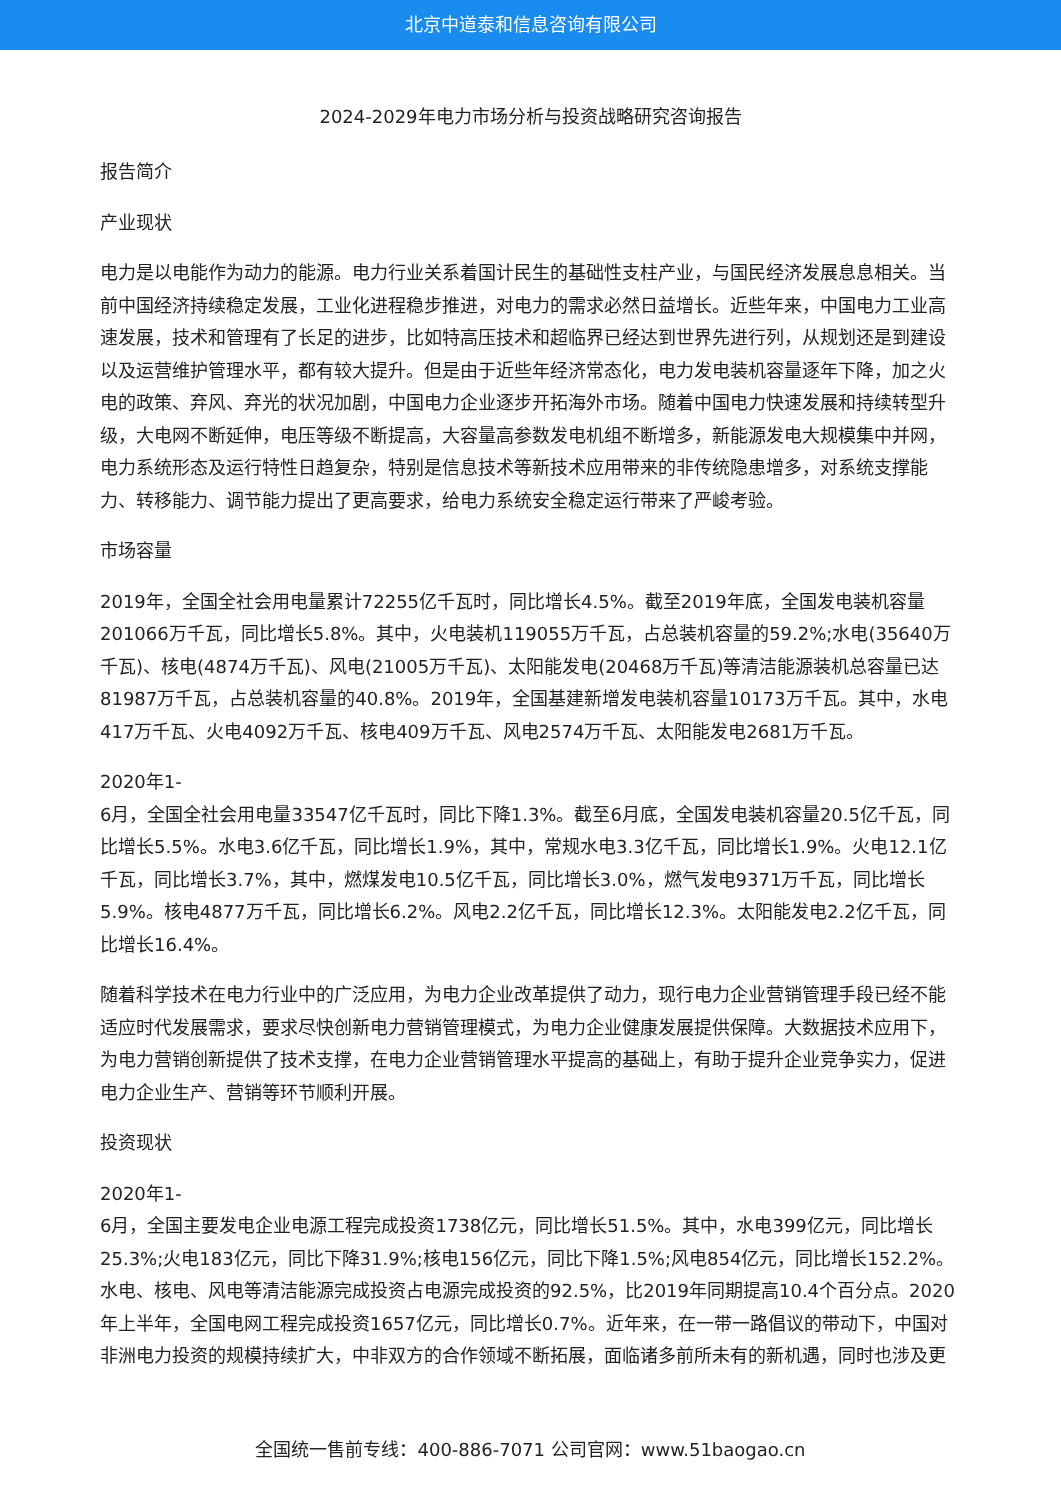北京中道泰和信息咨询有限公司
2024-2029年电力市场分析与投资战略研究咨询报告
报告简介
产业现状
电力是以电能作为动力的能源。电力行业关系着国计民生的基础性支柱产业，与国民经济发展息息相关。当前中国经济持续稳定发展，工业化进程稳步推进，对电力的需求必然日益增长。近些年来，中国电力工业高速发展，技术和管理有了长足的进步，比如特高压技术和超临界已经达到世界先进行列，从规划还是到建设以及运营维护管理水平，都有较大提升。但是由于近些年经济常态化，电力发电装机容量逐年下降，加之火电的政策、弃风、弃光的状况加剧，中国电力企业逐步开拓海外市场。随着中国电力快速发展和持续转型升级，大电网不断延伸，电压等级不断提高，大容量高参数发电机组不断增多，新能源发电大规模集中并网，电力系统形态及运行特性日趋复杂，特别是信息技术等新技术应用带来的非传统隐患增多，对系统支撑能力、转移能力、调节能力提出了更高要求，给电力系统安全稳定运行带来了严峻考验。
市场容量
2019年，全国全社会用电量累计72255亿千瓦时，同比增长4.5%。截至2019年底，全国发电装机容量201066万千瓦，同比增长5.8%。其中，火电装机119055万千瓦，占总装机容量的59.2%;水电(35640万千瓦)、核电(4874万千瓦)、风电(21005万千瓦)、太阳能发电(20468万千瓦)等清洁能源装机总容量已达81987万千瓦，占总装机容量的40.8%。2019年，全国基建新增发电装机容量10173万千瓦。其中，水电417万千瓦、火电4092万千瓦、核电409万千瓦、风电2574万千瓦、太阳能发电2681万千瓦。
2020年1-
6月，全国全社会用电量33547亿千瓦时，同比下降1.3%。截至6月底，全国发电装机容量20.5亿千瓦，同比增长5.5%。水电3.6亿千瓦，同比增长1.9%，其中，常规水电3.3亿千瓦，同比增长1.9%。火电12.1亿千瓦，同比增长3.7%，其中，燃煤发电10.5亿千瓦，同比增长3.0%，燃气发电9371万千瓦，同比增长5.9%。核电4877万千瓦，同比增长6.2%。风电2.2亿千瓦，同比增长12.3%。太阳能发电2.2亿千瓦，同比增长16.4%。
随着科学技术在电力行业中的广泛应用，为电力企业改革提供了动力，现行电力企业营销管理手段已经不能适应时代发展需求，要求尽快创新电力营销管理模式，为电力企业健康发展提供保障。大数据技术应用下，为电力营销创新提供了技术支撑，在电力企业营销管理水平提高的基础上，有助于提升企业竞争实力，促进电力企业生产、营销等环节顺利开展。
投资现状
2020年1-
6月，全国主要发电企业电源工程完成投资1738亿元，同比增长51.5%。其中，水电399亿元，同比增长25.3%;火电183亿元，同比下降31.9%;核电156亿元，同比下降1.5%;风电854亿元，同比增长152.2%。水电、核电、风电等清洁能源完成投资占电源完成投资的92.5%，比2019年同期提高10.4个百分点。2020年上半年，全国电网工程完成投资1657亿元，同比增长0.7%。近年来，在一带一路倡议的带动下，中国对非洲电力投资的规模持续扩大，中非双方的合作领域不断拓展，面临诸多前所未有的新机遇，同时也涉及更
全国统一售前专线：400-886-7071 公司官网：www.51baogao.cn